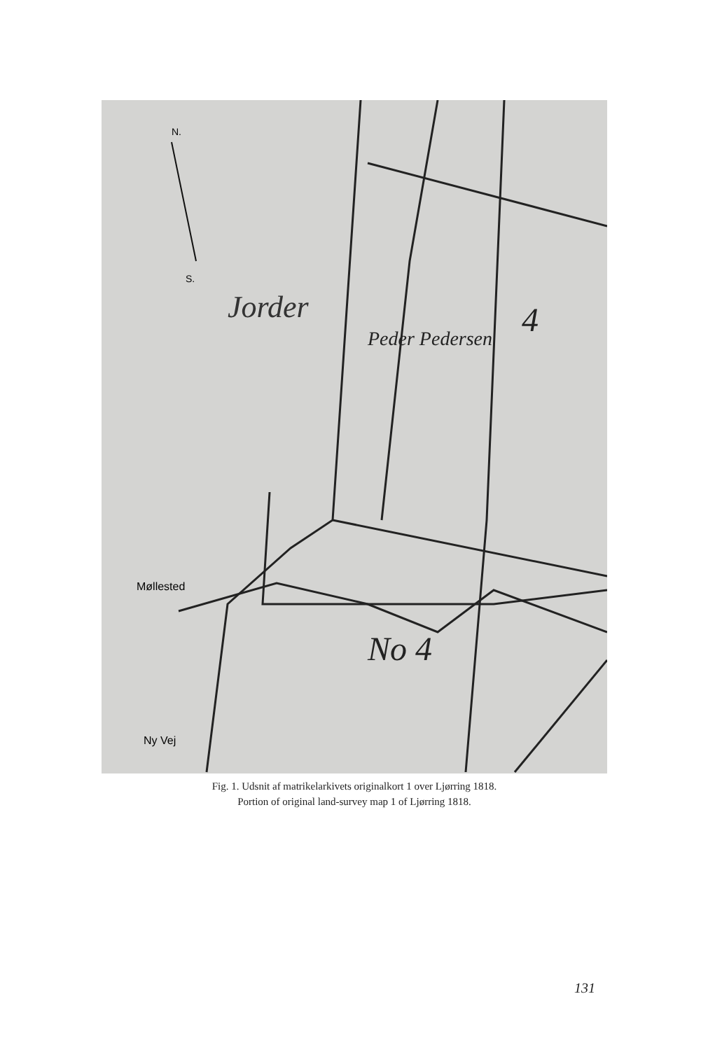N.
S.
Jorder
Peder Pedersen
4
No 4
Møllested
Ny Vej
Fig. 1. Udsnit af matrikelarkivets originalkort 1 over Ljørring 1818.
Portion of original land-survey map 1 of Ljørring 1818.
131